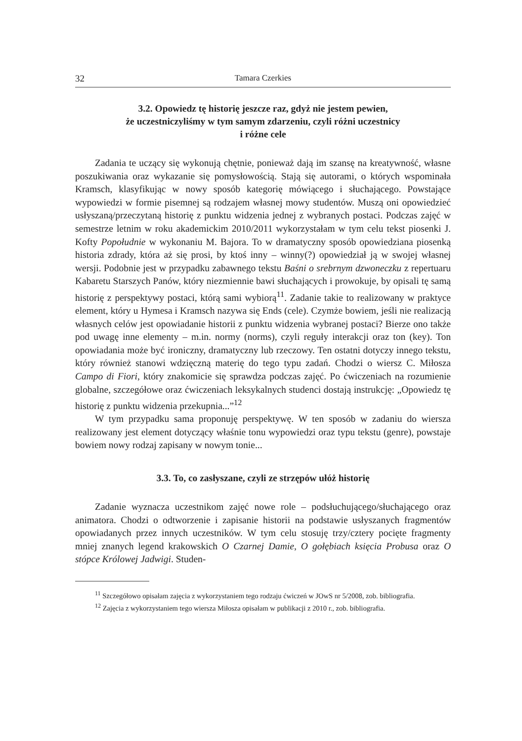32 Tamara Czerkies
3.2. Opowiedz tę historię jeszcze raz, gdyż nie jestem pewien,
że uczestniczyliśmy w tym samym zdarzeniu, czyli różni uczestnicy
i różne cele
Zadania te uczący się wykonują chętnie, ponieważ dają im szansę na kreatywność, własne poszukiwania oraz wykazanie się pomysłowością. Stają się autorami, o których wspominała Kramsch, klasyfikując w nowy sposób kategorię mówiącego i słuchającego. Powstające wypowiedzi w formie pisemnej są rodzajem własnej mowy studentów. Muszą oni opowiedzieć usłyszaną/przeczytaną historię z punktu widzenia jednej z wybranych postaci. Podczas zajęć w semestrze letnim w roku akademickim 2010/2011 wykorzystałam w tym celu tekst piosenki J. Kofty Popołudnie w wykonaniu M. Bajora. To w dramatyczny sposób opowiedziana piosenką historia zdrady, która aż się prosi, by ktoś inny – winny(?) opowiedział ją w swojej własnej wersji. Podobnie jest w przypadku zabawnego tekstu Baśni o srebrnym dzwoneczku z repertuaru Kabaretu Starszych Panów, który niezmiennie bawi słuchających i prowokuje, by opisali tę samą historię z perspektywy postaci, którą sami wybiorą<sup>11</sup>. Zadanie takie to realizowany w praktyce element, który u Hymesa i Kramsch nazywa się Ends (cele). Czymże bowiem, jeśli nie realizacją własnych celów jest opowiadanie historii z punktu widzenia wybranej postaci? Bierze ono także pod uwagę inne elementy – m.in. normy (norms), czyli reguły interakcji oraz ton (key). Ton opowiadania może być ironiczny, dramatyczny lub rzeczowy. Ten ostatni dotyczy innego tekstu, który również stanowi wdzięczną materię do tego typu zadań. Chodzi o wiersz C. Miłosza Campo di Fiori, który znakomicie się sprawdza podczas zajęć. Po ćwiczeniach na rozumienie globalne, szczegółowe oraz ćwiczeniach leksykalnych studenci dostają instrukcję: „Opowiedz tę historię z punktu widzenia przekupnia...”<sup>12</sup>
W tym przypadku sama proponuję perspektywę. W ten sposób w zadaniu do wiersza realizowany jest element dotyczący właśnie tonu wypowiedzi oraz typu tekstu (genre), powstaje bowiem nowy rodzaj zapisany w nowym tonie...
3.3. To, co zasłyszane, czyli ze strzępów ułóż historię
Zadanie wyznacza uczestnikom zajęć nowe role – podsłuchującego/słuchającego oraz animatora. Chodzi o odtworzenie i zapisanie historii na podstawie usłyszanych fragmentów opowiadanych przez innych uczestników. W tym celu stosuję trzy/cztery pocięte fragmenty mniej znanych legend krakowskich O Czarnej Damie, O gołębiach księcia Probusa oraz O stópce Królowej Jadwigi. Studen-
<sup>11</sup> Szczegółowo opisałam zajęcia z wykorzystaniem tego rodzaju ćwiczeń w JOwS nr 5/2008, zob. bibliografia.
<sup>12</sup> Zajęcia z wykorzystaniem tego wiersza Miłosza opisałam w publikacji z 2010 r., zob. bibliografia.